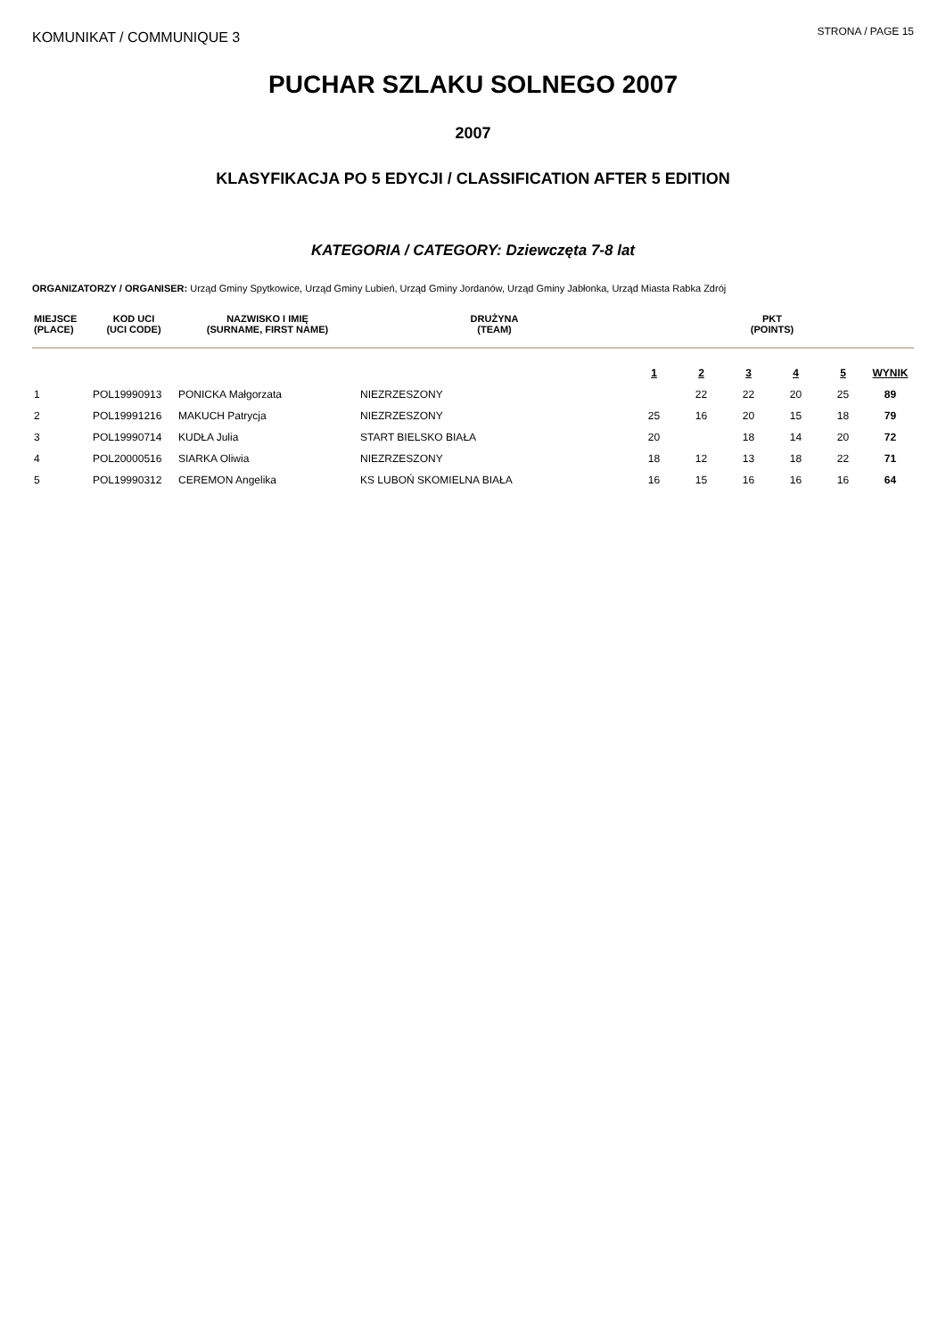KOMUNIKAT / COMMUNIQUE 3
STRONA / PAGE 15
PUCHAR SZLAKU SOLNEGO 2007
2007
KLASYFIKACJA PO 5 EDYCJI / CLASSIFICATION AFTER 5 EDITION
KATEGORIA / CATEGORY: Dziewczęta 7-8 lat
ORGANIZATORZY / ORGANISER: Urząd Gminy Spytkowice, Urząd Gminy Lubień, Urząd Gminy Jordanów, Urząd Gminy Jabłonka, Urząd Miasta Rabka Zdrój
| MIEJSCE (PLACE) | KOD UCI (UCI CODE) | NAZWISKO I IMIĘ (SURNAME, FIRST NAME) | DRUŻYNA (TEAM) | PKT (POINTS) | | | | | |
| --- | --- | --- | --- | --- | --- | --- | --- | --- | --- |
| | | | | 1 | 2 | 3 | 4 | 5 | WYNIK |
| 1 | POL19990913 | PONICKA Małgorzata | NIEZRZESZONY | | 22 | 22 | 20 | 25 | 89 |
| 2 | POL19991216 | MAKUCH Patrycja | NIEZRZESZONY | 25 | 16 | 20 | 15 | 18 | 79 |
| 3 | POL19990714 | KUDŁA Julia | START BIELSKO BIAŁA | 20 | | 18 | 14 | 20 | 72 |
| 4 | POL20000516 | SIARKA Oliwia | NIEZRZESZONY | 18 | 12 | 13 | 18 | 22 | 71 |
| 5 | POL19990312 | CEREMON Angelika | KS LUBOŃ SKOMIELNA BIAŁA | 16 | 15 | 16 | 16 | 16 | 64 |